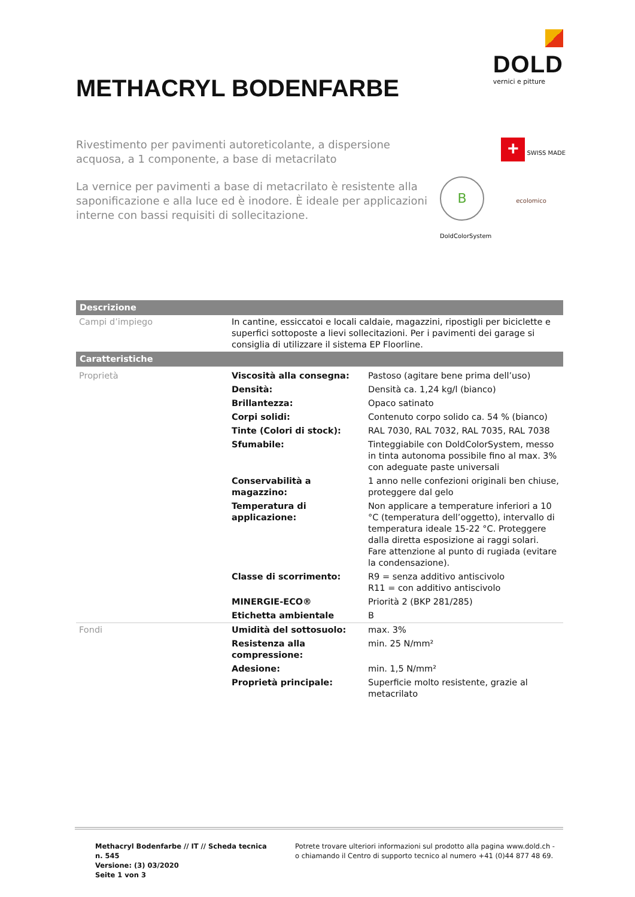DOLD
vernici e pitture
METHACRYL BODENFARBE
Rivestimento per pavimenti autoreticolante, a dispersione acquosa, a 1 componente, a base di metacrilato
La vernice per pavimenti a base di metacrilato è resistente alla saponificazione e alla luce ed è inodore. È ideale per applicazioni interne con bassi requisiti di sollecitazione.
+ SWISS MADE
B ecolomico
DoldColorSystem
| Descrizione | | |
| Campi d’impiego | In cantine, essiccatoi e locali caldaie, magazzini, ripostigli per biciclette e superfici sottoposte a lievi sollecitazioni. Per i pavimenti dei garage si consiglia di utilizzare il sistema EP Floorline. | |
| Caratteristiche | | |
| Proprietà | Viscosità alla consegna: | Pastoso (agitare bene prima dell’uso) |
| | Densità: | Densità ca. 1,24 kg/l (bianco) |
| | Brillantezza: | Opaco satinato |
| | Corpi solidi: | Contenuto corpo solido ca. 54 % (bianco) |
| | Tinte (Colori di stock): | RAL 7030, RAL 7032, RAL 7035, RAL 7038 |
| | Sfumabile: | Tinteggiabile con DoldColorSystem, messo in tinta autonoma possibile fino al max. 3% con adeguate paste universali |
| | Conservabilità a magazzino: | 1 anno nelle confezioni originali ben chiuse, proteggere dal gelo |
| | Temperatura di applicazione: | Non applicare a temperature inferiori a 10 °C (temperatura dell’oggetto), intervallo di temperatura ideale 15-22 °C. Proteggere dalla diretta esposizione ai raggi solari. Fare attenzione al punto di rugiada (evitare la condensazione). |
| | Classe di scorrimento: | R9 = senza additivo antiscivolo R11 = con additivo antiscivolo |
| | MINERGIE-ECO® | Priorità 2 (BKP 281/285) |
| | Etichetta ambientale | B |
| Fondi | Umidità del sottosuolo: | max. 3% |
| | Resistenza alla compressione: | min. 25 N/mm² |
| | Adesione: | min. 1,5 N/mm² |
| | Proprietà principale: | Superficie molto resistente, grazie al metacrilato |
Methacryl Bodenfarbe // IT // Scheda tecnica n. 545
Versione: (3) 03/2020
Seite 1 von 3
Potrete trovare ulteriori informazioni sul prodotto alla pagina www.dold.ch -
o chiamando il Centro di supporto tecnico al numero +41 (0)44 877 48 69.